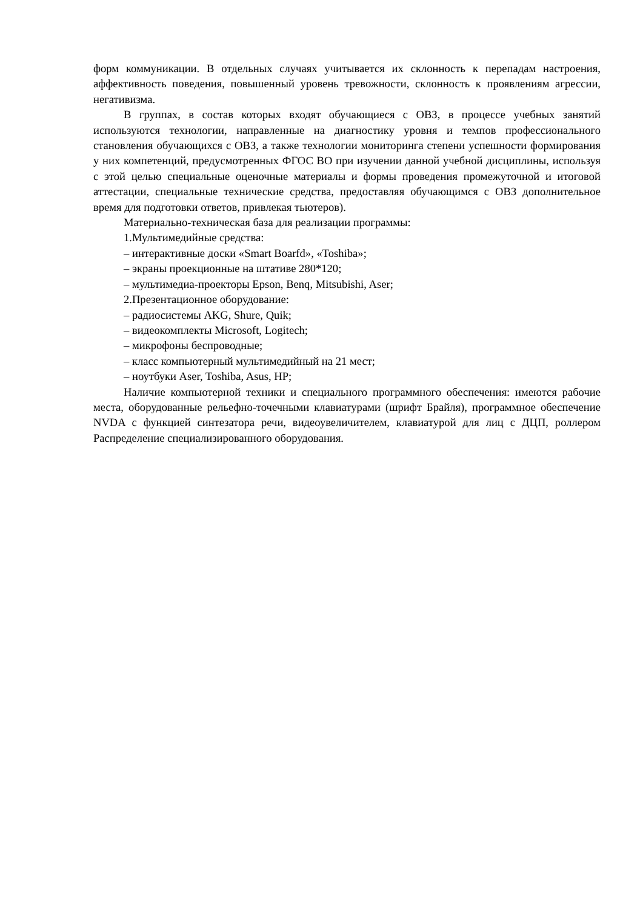форм коммуникации. В отдельных случаях учитывается их склонность к перепадам настроения, аффективность поведения, повышенный уровень тревожности, склонность к проявлениям агрессии, негативизма.
В группах, в состав которых входят обучающиеся с ОВЗ, в процессе учебных занятий используются технологии, направленные на диагностику уровня и темпов профессионального становления обучающихся с ОВЗ, а также технологии мониторинга степени успешности формирования у них компетенций, предусмотренных ФГОС ВО при изучении данной учебной дисциплины, используя с этой целью специальные оценочные материалы и формы проведения промежуточной и итоговой аттестации, специальные технические средства, предоставляя обучающимся с ОВЗ дополнительное время для подготовки ответов, привлекая тьютеров).
Материально-техническая база для реализации программы:
1.Мультимедийные средства:
– интерактивные доски «Smart Boarfd», «Toshiba»;
– экраны проекционные на штативе 280*120;
– мультимедиа-проекторы Epson, Benq, Mitsubishi, Aser;
2.Презентационное оборудование:
– радиосистемы AKG, Shure, Quik;
– видеокомплекты Microsoft, Logitech;
– микрофоны беспроводные;
– класс компьютерный мультимедийный на 21 мест;
– ноутбуки Aser, Toshiba, Asus, HP;
Наличие компьютерной техники и специального программного обеспечения: имеются рабочие места, оборудованные рельефно-точечными клавиатурами (шрифт Брайля), программное обеспечение NVDA с функцией синтезатора речи, видеоувеличителем, клавиатурой для лиц с ДЦП, роллером Распределение специализированного оборудования.